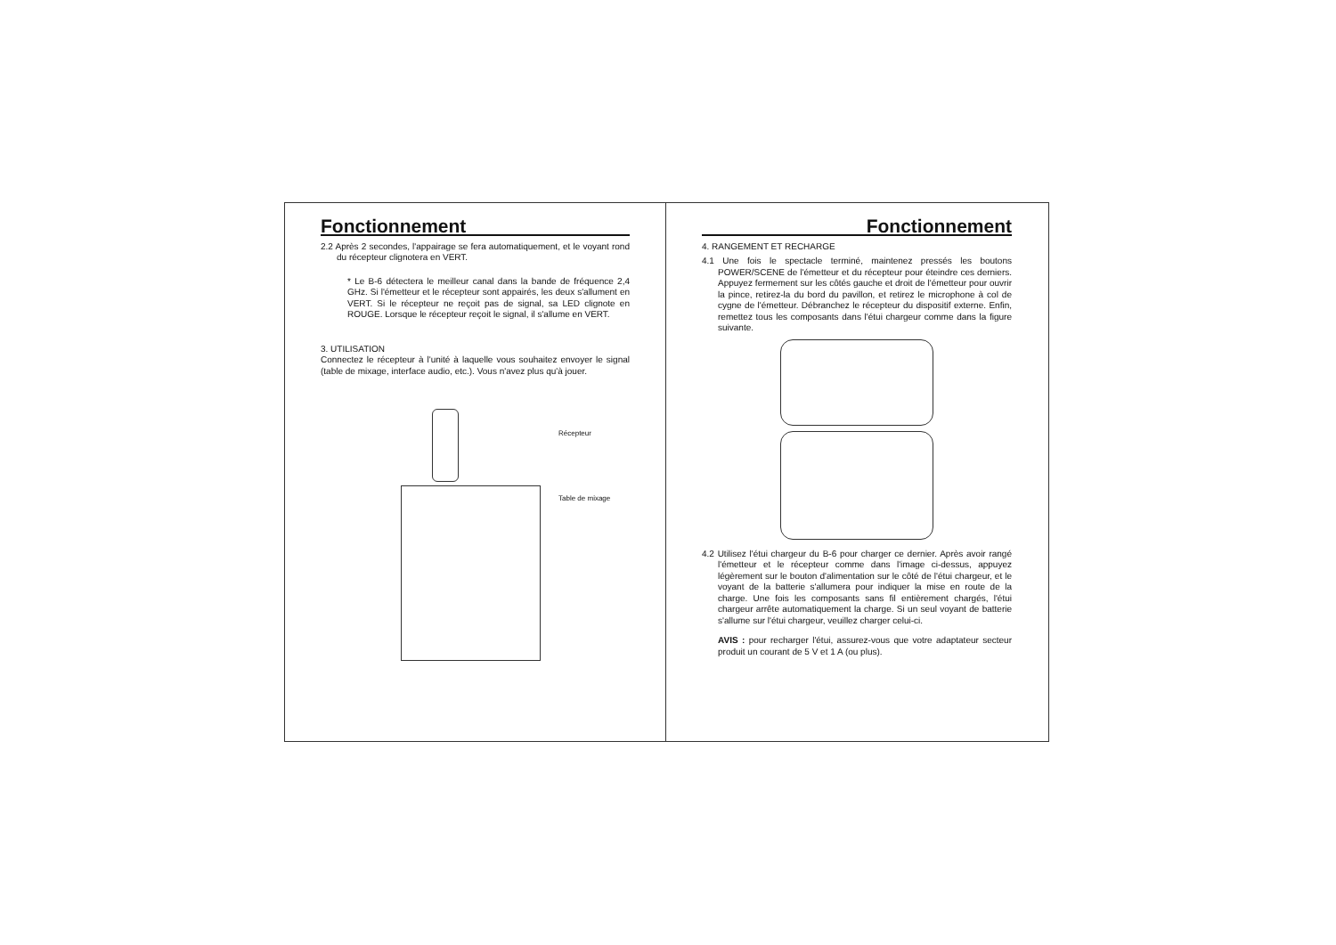Fonctionnement
2.2 Après 2 secondes, l'appairage se fera automatiquement, et le voyant rond du récepteur clignotera en VERT.
* Le B-6 détectera le meilleur canal dans la bande de fréquence 2,4 GHz. Si l'émetteur et le récepteur sont appairés, les deux s'allument en VERT. Si le récepteur ne reçoit pas de signal, sa LED clignote en ROUGE. Lorsque le récepteur reçoit le signal, il s'allume en VERT.
3. UTILISATION
Connectez le récepteur à l'unité à laquelle vous souhaitez envoyer le signal (table de mixage, interface audio, etc.). Vous n'avez plus qu'à jouer.
Récepteur
Table de mixage
Fonctionnement
4. RANGEMENT ET RECHARGE
4.1 Une fois le spectacle terminé, maintenez pressés les boutons POWER/SCENE de l'émetteur et du récepteur pour éteindre ces derniers. Appuyez fermement sur les côtés gauche et droit de l'émetteur pour ouvrir la pince, retirez-la du bord du pavillon, et retirez le microphone à col de cygne de l'émetteur. Débranchez le récepteur du dispositif externe. Enfin, remettez tous les composants dans l'étui chargeur comme dans la figure suivante.
4.2 Utilisez l'étui chargeur du B-6 pour charger ce dernier. Après avoir rangé l'émetteur et le récepteur comme dans l'image ci-dessus, appuyez légèrement sur le bouton d'alimentation sur le côté de l'étui chargeur, et le voyant de la batterie s'allumera pour indiquer la mise en route de la charge. Une fois les composants sans fil entièrement chargés, l'étui chargeur arrête automatiquement la charge. Si un seul voyant de batterie s'allume sur l'étui chargeur, veuillez charger celui-ci.
AVIS : pour recharger l'étui, assurez-vous que votre adaptateur secteur produit un courant de 5 V et 1 A (ou plus).